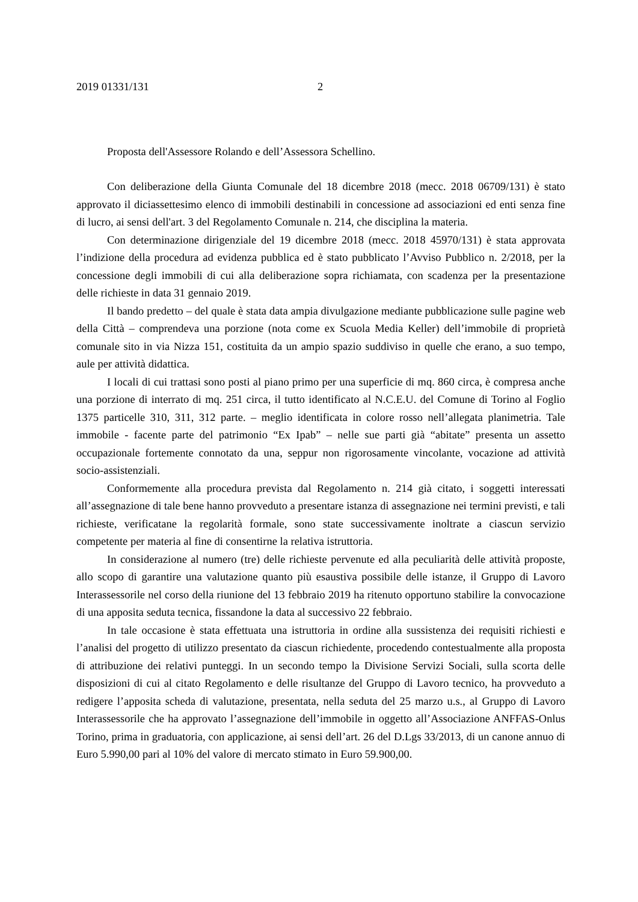2019 01331/131 2
Proposta dell'Assessore Rolando e dell’Assessora Schellino.
Con deliberazione della Giunta Comunale del 18 dicembre 2018 (mecc. 2018 06709/131) è stato approvato il diciassettesimo elenco di immobili destinabili in concessione ad associazioni ed enti senza fine di lucro, ai sensi dell'art. 3 del Regolamento Comunale n. 214, che disciplina la materia.
Con determinazione dirigenziale del 19 dicembre 2018 (mecc. 2018 45970/131) è stata approvata l’indizione della procedura ad evidenza pubblica ed è stato pubblicato l’Avviso Pubblico n. 2/2018, per la concessione degli immobili di cui alla deliberazione sopra richiamata, con scadenza per la presentazione delle richieste in data 31 gennaio 2019.
Il bando predetto – del quale è stata data ampia divulgazione mediante pubblicazione sulle pagine web della Città – comprendeva una porzione (nota come ex Scuola Media Keller) dell’immobile di proprietà comunale sito in via Nizza 151, costituita da un ampio spazio suddiviso in quelle che erano, a suo tempo, aule per attività didattica.
I locali di cui trattasi sono posti al piano primo per una superficie di mq. 860 circa, è compresa anche una porzione di interrato di mq. 251 circa, il tutto identificato al N.C.E.U. del Comune di Torino al Foglio 1375 particelle 310, 311, 312 parte. – meglio identificata in colore rosso nell’allegata planimetria. Tale immobile - facente parte del patrimonio “Ex Ipab” – nelle sue parti già “abitate” presenta un assetto occupazionale fortemente connotato da una, seppur non rigorosamente vincolante, vocazione ad attività socio-assistenziali.
Conformemente alla procedura prevista dal Regolamento n. 214 già citato, i soggetti interessati all’assegnazione di tale bene hanno provveduto a presentare istanza di assegnazione nei termini previsti, e tali richieste, verificatane la regolarità formale, sono state successivamente inoltrate a ciascun servizio competente per materia al fine di consentirne la relativa istruttoria.
In considerazione al numero (tre) delle richieste pervenute ed alla peculiarità delle attività proposte, allo scopo di garantire una valutazione quanto più esaustiva possibile delle istanze, il Gruppo di Lavoro Interassessorile nel corso della riunione del 13 febbraio 2019 ha ritenuto opportuno stabilire la convocazione di una apposita seduta tecnica, fissandone la data al successivo 22 febbraio.
In tale occasione è stata effettuata una istruttoria in ordine alla sussistenza dei requisiti richiesti e l’analisi del progetto di utilizzo presentato da ciascun richiedente, procedendo contestualmente alla proposta di attribuzione dei relativi punteggi. In un secondo tempo la Divisione Servizi Sociali, sulla scorta delle disposizioni di cui al citato Regolamento e delle risultanze del Gruppo di Lavoro tecnico, ha provveduto a redigere l’apposita scheda di valutazione, presentata, nella seduta del 25 marzo u.s., al Gruppo di Lavoro Interassessorile che ha approvato l’assegnazione dell’immobile in oggetto all’Associazione ANFFAS-Onlus Torino, prima in graduatoria, con applicazione, ai sensi dell’art. 26 del D.Lgs 33/2013, di un canone annuo di Euro 5.990,00 pari al 10% del valore di mercato stimato in Euro 59.900,00.